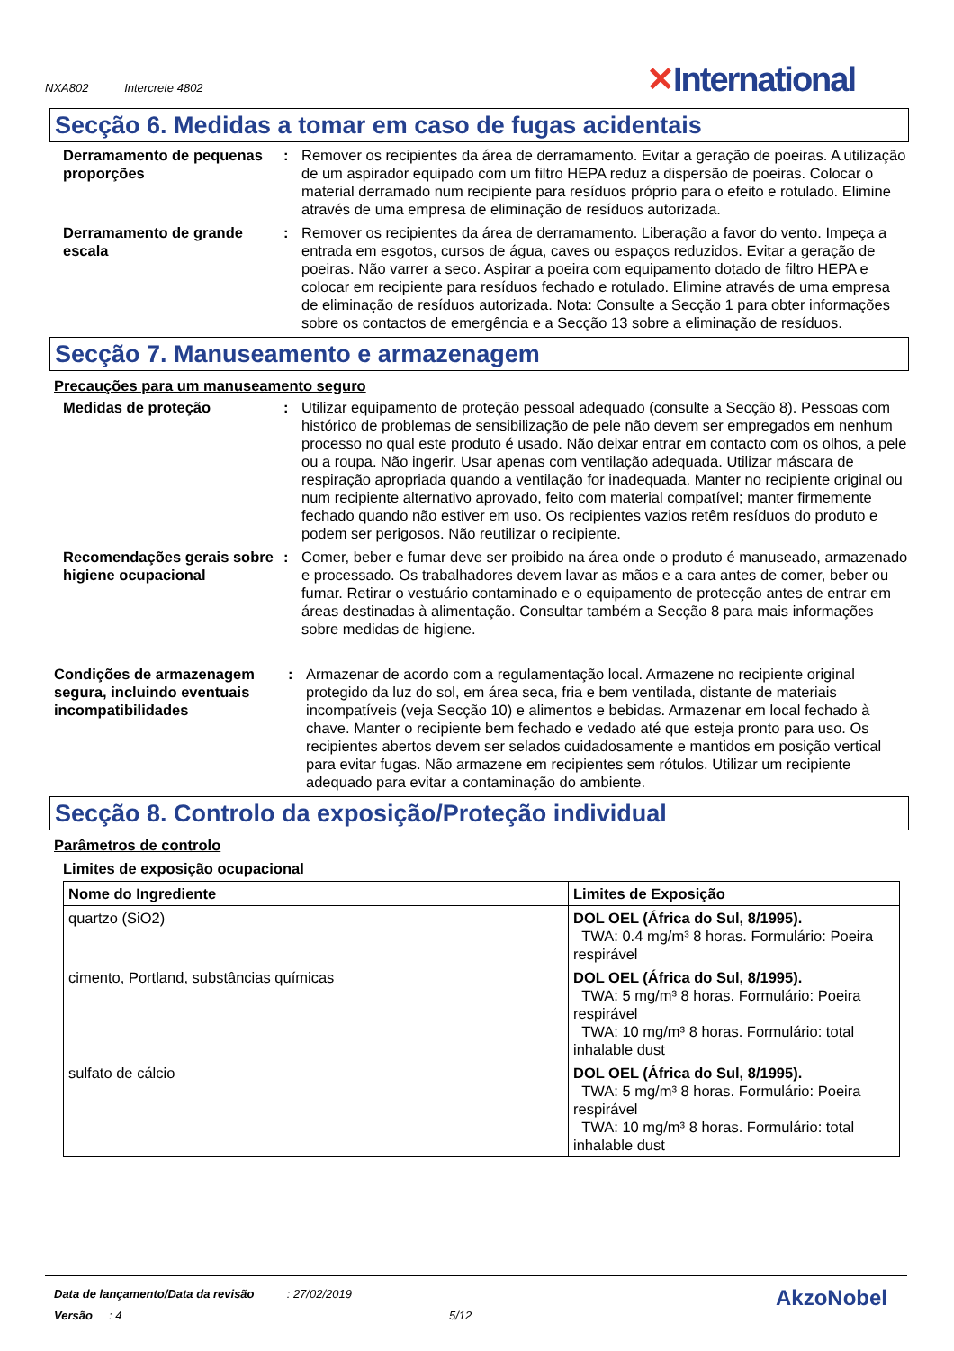NXA802 Intercrete 4802
✕International
Secção 6. Medidas a tomar em caso de fugas acidentais
Derramamento de pequenas proporções
: Remover os recipientes da área de derramamento. Evitar a geração de poeiras. A utilização de um aspirador equipado com um filtro HEPA reduz a dispersão de poeiras. Colocar o material derramado num recipiente para resíduos próprio para o efeito e rotulado. Elimine através de uma empresa de eliminação de resíduos autorizada.
Derramamento de grande escala
: Remover os recipientes da área de derramamento. Liberação a favor do vento. Impeça a entrada em esgotos, cursos de água, caves ou espaços reduzidos. Evitar a geração de poeiras. Não varrer a seco. Aspirar a poeira com equipamento dotado de filtro HEPA e colocar em recipiente para resíduos fechado e rotulado. Elimine através de uma empresa de eliminação de resíduos autorizada. Nota: Consulte a Secção 1 para obter informações sobre os contactos de emergência e a Secção 13 sobre a eliminação de resíduos.
Secção 7. Manuseamento e armazenagem
Precauções para um manuseamento seguro
Medidas de proteção : Utilizar equipamento de proteção pessoal adequado (consulte a Secção 8). Pessoas com histórico de problemas de sensibilização de pele não devem ser empregados em nenhum processo no qual este produto é usado. Não deixar entrar em contacto com os olhos, a pele ou a roupa. Não ingerir. Usar apenas com ventilação adequada. Utilizar máscara de respiração apropriada quando a ventilação for inadequada. Manter no recipiente original ou num recipiente alternativo aprovado, feito com material compatível; manter firmemente fechado quando não estiver em uso. Os recipientes vazios retêm resíduos do produto e podem ser perigosos. Não reutilizar o recipiente.
Recomendações gerais sobre higiene ocupacional
: Comer, beber e fumar deve ser proibido na área onde o produto é manuseado, armazenado e processado. Os trabalhadores devem lavar as mãos e a cara antes de comer, beber ou fumar. Retirar o vestuário contaminado e o equipamento de protecção antes de entrar em áreas destinadas à alimentação. Consultar também a Secção 8 para mais informações sobre medidas de higiene.
Condições de armazenagem segura, incluindo eventuais incompatibilidades
: Armazenar de acordo com a regulamentação local. Armazene no recipiente original protegido da luz do sol, em área seca, fria e bem ventilada, distante de materiais incompatíveis (veja Secção 10) e alimentos e bebidas. Armazenar em local fechado à chave. Manter o recipiente bem fechado e vedado até que esteja pronto para uso. Os recipientes abertos devem ser selados cuidadosamente e mantidos em posição vertical para evitar fugas. Não armazene em recipientes sem rótulos. Utilizar um recipiente adequado para evitar a contaminação do ambiente.
Secção 8. Controlo da exposição/Proteção individual
Parâmetros de controlo
Limites de exposição ocupacional
| Nome do Ingrediente | Limites de Exposição |
| --- | --- |
| quartzo (SiO2) | DOL OEL (África do Sul, 8/1995). TWA: 0.4 mg/m³ 8 horas. Formulário: Poeira respirável |
| cimento, Portland, substâncias químicas | DOL OEL (África do Sul, 8/1995). TWA: 5 mg/m³ 8 horas. Formulário: Poeira respirável TWA: 10 mg/m³ 8 horas. Formulário: total inhalable dust |
| sulfato de cálcio | DOL OEL (África do Sul, 8/1995). TWA: 5 mg/m³ 8 horas. Formulário: Poeira respirável TWA: 10 mg/m³ 8 horas. Formulário: total inhalable dust |
Data de lançamento/Data da revisão : 27/02/2019
Versão : 4 5/12
AkzoNobel